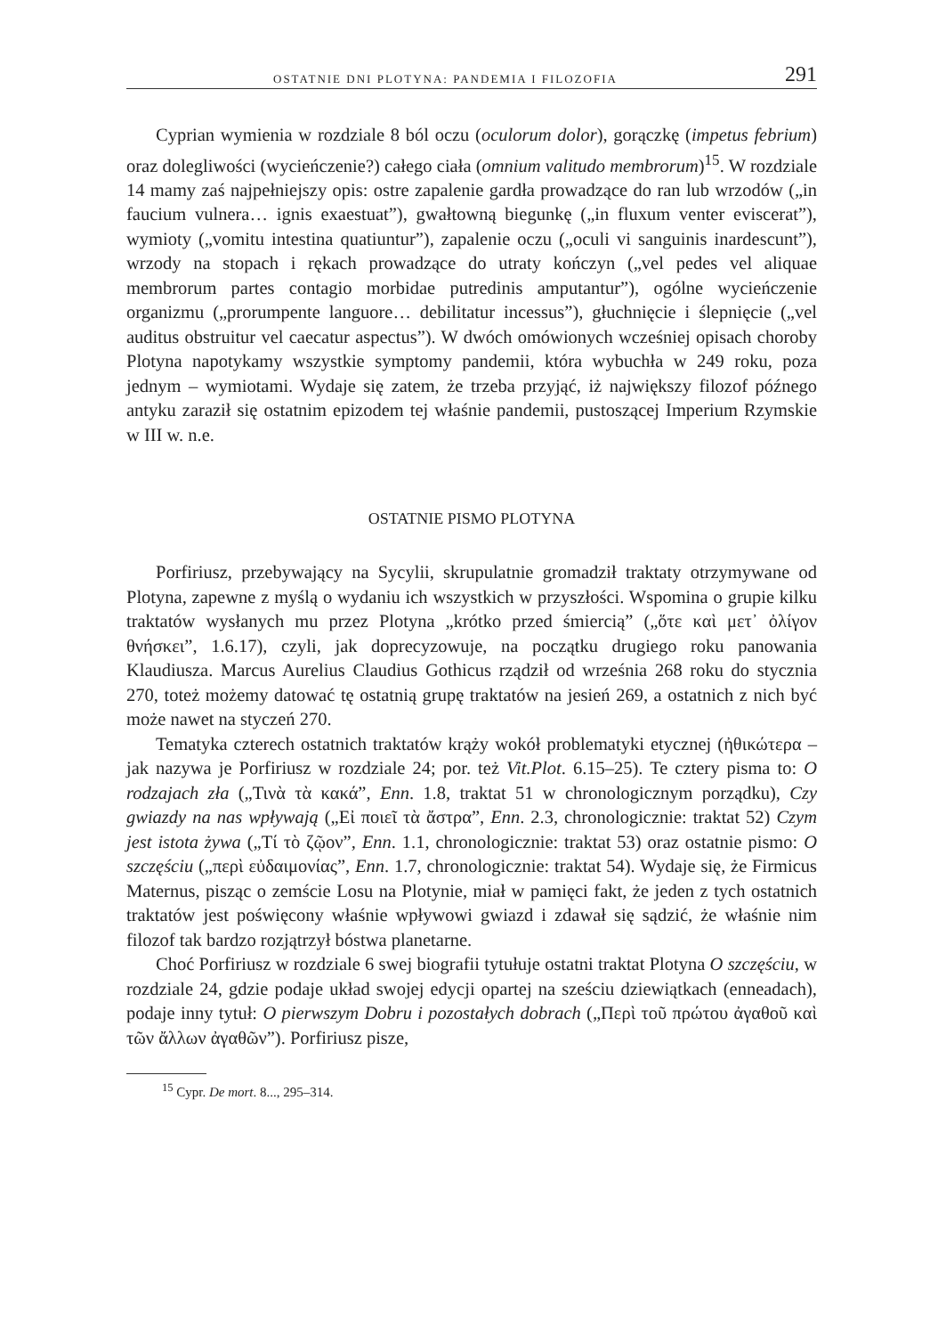OSTATNIE DNI PLOTYNA: PANDEMIA I FILOZOFIA 291
Cyprian wymienia w rozdziale 8 ból oczu (oculorum dolor), gorączkę (impetus febrium) oraz dolegliwości (wycieńczenie?) całego ciała (omnium valitudo membrorum)<sup>15</sup>. W rozdziale 14 mamy zaś najpełniejszy opis: ostre zapalenie gardła prowadzące do ran lub wrzodów („in faucium vulnera… ignis exaestuat”), gwałtowną biegunkę („in fluxum venter eviscerat”), wymioty („vomitu intestina quatiuntur”), zapalenie oczu („oculi vi sanguinis inardescunt”), wrzody na stopach i rękach prowadzące do utraty kończyn („vel pedes vel aliquae membrorum partes contagio morbidae putredinis amputantur”), ogólne wycieńczenie organizmu („prorumpente languore… debilitatur incessus”), głuchnięcie i ślepnięcie („vel auditus obstruitur vel caecatur aspectus”). W dwóch omówionych wcześniej opisach choroby Plotyna napotykamy wszystkie symptomy pandemii, która wybuchła w 249 roku, poza jednym – wymiotami. Wydaje się zatem, że trzeba przyjąć, iż największy filozof późnego antyku zaraził się ostatnim epizodem tej właśnie pandemii, pustoszącej Imperium Rzymskie w III w. n.e.
OSTATNIE PISMO PLOTYNA
Porfiriusz, przebywający na Sycylii, skrupulatnie gromadził traktaty otrzymywane od Plotyna, zapewne z myślą o wydaniu ich wszystkich w przyszłości. Wspomina o grupie kilku traktatów wysłanych mu przez Plotyna „krótko przed śmiercią” („ὅτε καὶ μετ᾽ ὀλίγον θνήσκει”, 1.6.17), czyli, jak doprecyzowuje, na początku drugiego roku panowania Klaudiusza. Marcus Aurelius Claudius Gothicus rządził od września 268 roku do stycznia 270, toteż możemy datować tę ostatnią grupę traktatów na jesień 269, a ostatnich z nich być może nawet na styczeń 270.
Tematyka czterech ostatnich traktatów krąży wokół problematyki etycznej (ἠθικώτερα – jak nazywa je Porfiriusz w rozdziale 24; por. też Vit.Plot. 6.15–25). Te cztery pisma to: O rodzajach zła („Τινὰ τὰ κακά”, Enn. 1.8, traktat 51 w chronologicznym porządku), Czy gwiazdy na nas wpływają („Εἰ ποιεῖ τὰ ἄστρα”, Enn. 2.3, chronologicznie: traktat 52) Czym jest istota żywa („Τί τὸ ζῷον”, Enn. 1.1, chronologicznie: traktat 53) oraz ostatnie pismo: O szczęściu („περὶ εὐδαιμονίας”, Enn. 1.7, chronologicznie: traktat 54). Wydaje się, że Firmicus Maternus, pisząc o zemście Losu na Plotynie, miał w pamięci fakt, że jeden z tych ostatnich traktatów jest poświęcony właśnie wpływowi gwiazd i zdawał się sądzić, że właśnie nim filozof tak bardzo rozjątrzył bóstwa planetarne.
Choć Porfiriusz w rozdziale 6 swej biografii tytułuje ostatni traktat Plotyna O szczęściu, w rozdziale 24, gdzie podaje układ swojej edycji opartej na sześciu dziewiątkach (enneadach), podaje inny tytuł: O pierwszym Dobru i pozostałych dobrach („Περὶ τοῦ πρώτου ἀγαθοῦ καὶ τῶν ἄλλων ἀγαθῶν”). Porfiriusz pisze,
<sup>15</sup> Cypr. De mort. 8..., 295–314.